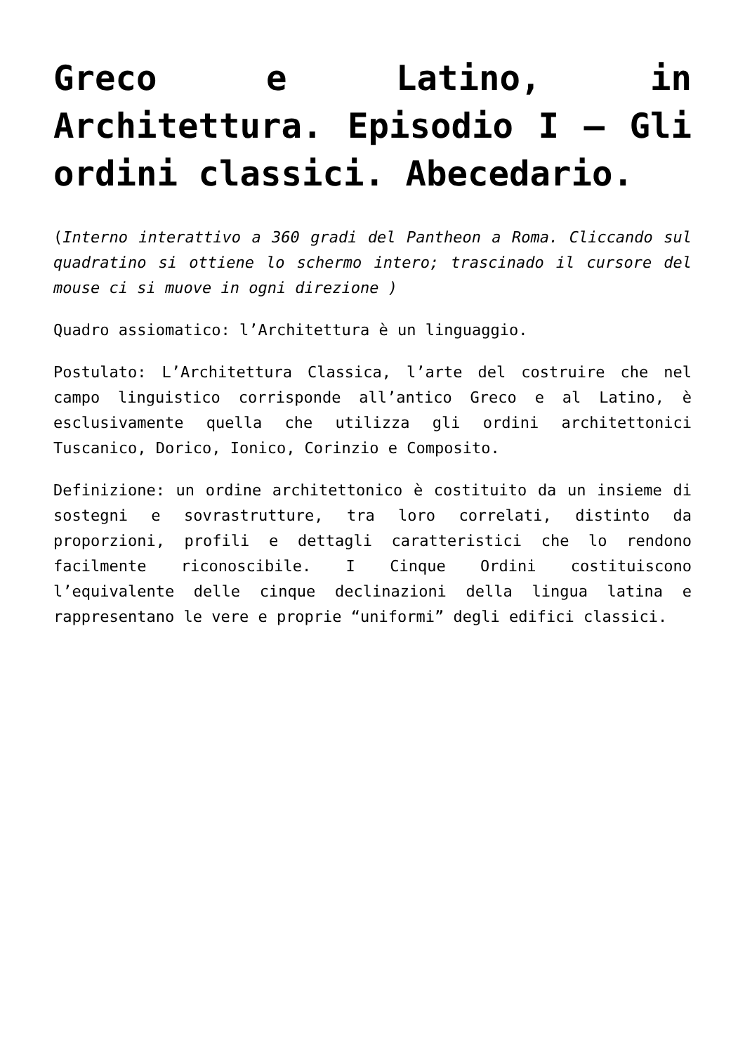Greco e Latino, in Architettura. Episodio I – Gli ordini classici. Abecedario.
(Interno interattivo a 360 gradi del Pantheon a Roma. Cliccando sul quadratino si ottiene lo schermo intero; trascinado il cursore del mouse ci si muove in ogni direzione )
Quadro assiomatico: l’Architettura è un linguaggio.
Postulato: L’Architettura Classica, l’arte del costruire che nel campo linguistico corrisponde all’antico Greco e al Latino, è esclusivamente quella che utilizza gli ordini architettonici Tuscanico, Dorico, Ionico, Corinzio e Composito.
Definizione: un ordine architettonico è costituito da un insieme di sostegni e sovrastrutture, tra loro correlati, distinto da proporzioni, profili e dettagli caratteristici che lo rendono facilmente riconoscibile. I Cinque Ordini costituiscono l’equivalente delle cinque declinazioni della lingua latina e rappresentano le vere e proprie “uniformi” degli edifici classici.